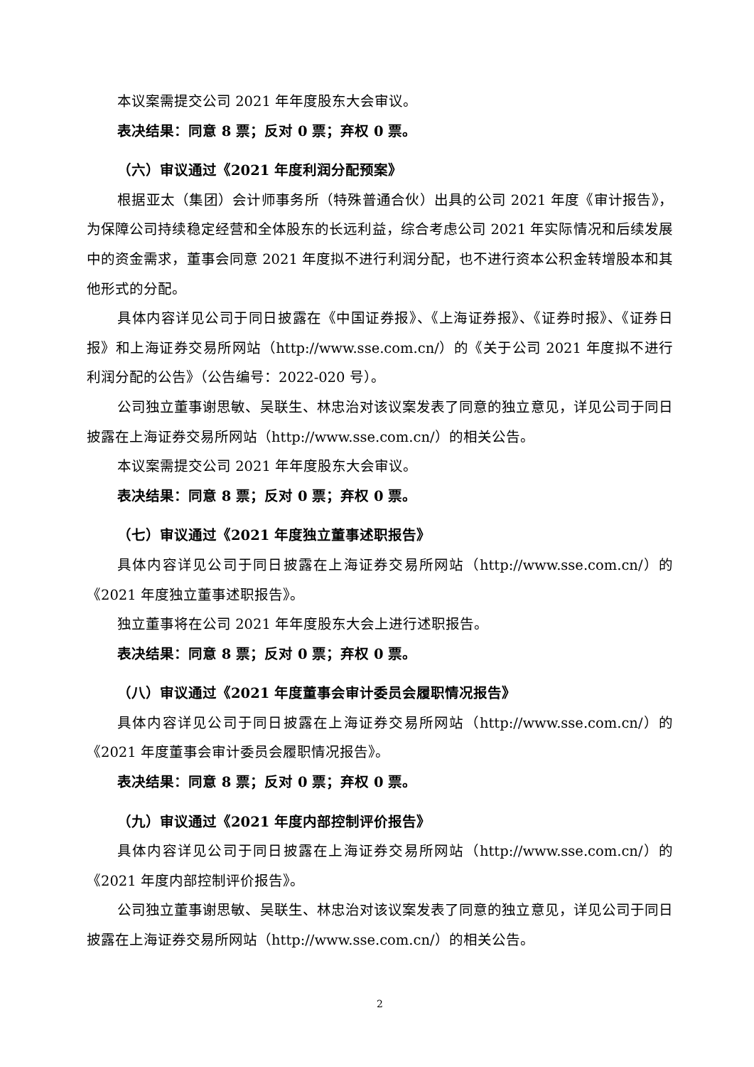本议案需提交公司 2021 年年度股东大会审议。
表决结果：同意 8 票；反对 0 票；弃权 0 票。
（六）审议通过《2021 年度利润分配预案》
根据亚太（集团）会计师事务所（特殊普通合伙）出具的公司 2021 年度《审计报告》，为保障公司持续稳定经营和全体股东的长远利益，综合考虑公司 2021 年实际情况和后续发展中的资金需求，董事会同意 2021 年度拟不进行利润分配，也不进行资本公积金转增股本和其他形式的分配。
具体内容详见公司于同日披露在《中国证券报》、《上海证券报》、《证券时报》、《证券日报》和上海证券交易所网站（http://www.sse.com.cn/）的《关于公司 2021 年度拟不进行利润分配的公告》（公告编号：2022-020 号）。
公司独立董事谢思敏、吴联生、林忠治对该议案发表了同意的独立意见，详见公司于同日披露在上海证券交易所网站（http://www.sse.com.cn/）的相关公告。
本议案需提交公司 2021 年年度股东大会审议。
表决结果：同意 8 票；反对 0 票；弃权 0 票。
（七）审议通过《2021 年度独立董事述职报告》
具体内容详见公司于同日披露在上海证券交易所网站（http://www.sse.com.cn/）的《2021 年度独立董事述职报告》。
独立董事将在公司 2021 年年度股东大会上进行述职报告。
表决结果：同意 8 票；反对 0 票；弃权 0 票。
（八）审议通过《2021 年度董事会审计委员会履职情况报告》
具体内容详见公司于同日披露在上海证券交易所网站（http://www.sse.com.cn/）的《2021 年度董事会审计委员会履职情况报告》。
表决结果：同意 8 票；反对 0 票；弃权 0 票。
（九）审议通过《2021 年度内部控制评价报告》
具体内容详见公司于同日披露在上海证券交易所网站（http://www.sse.com.cn/）的《2021 年度内部控制评价报告》。
公司独立董事谢思敏、吴联生、林忠治对该议案发表了同意的独立意见，详见公司于同日披露在上海证券交易所网站（http://www.sse.com.cn/）的相关公告。
2